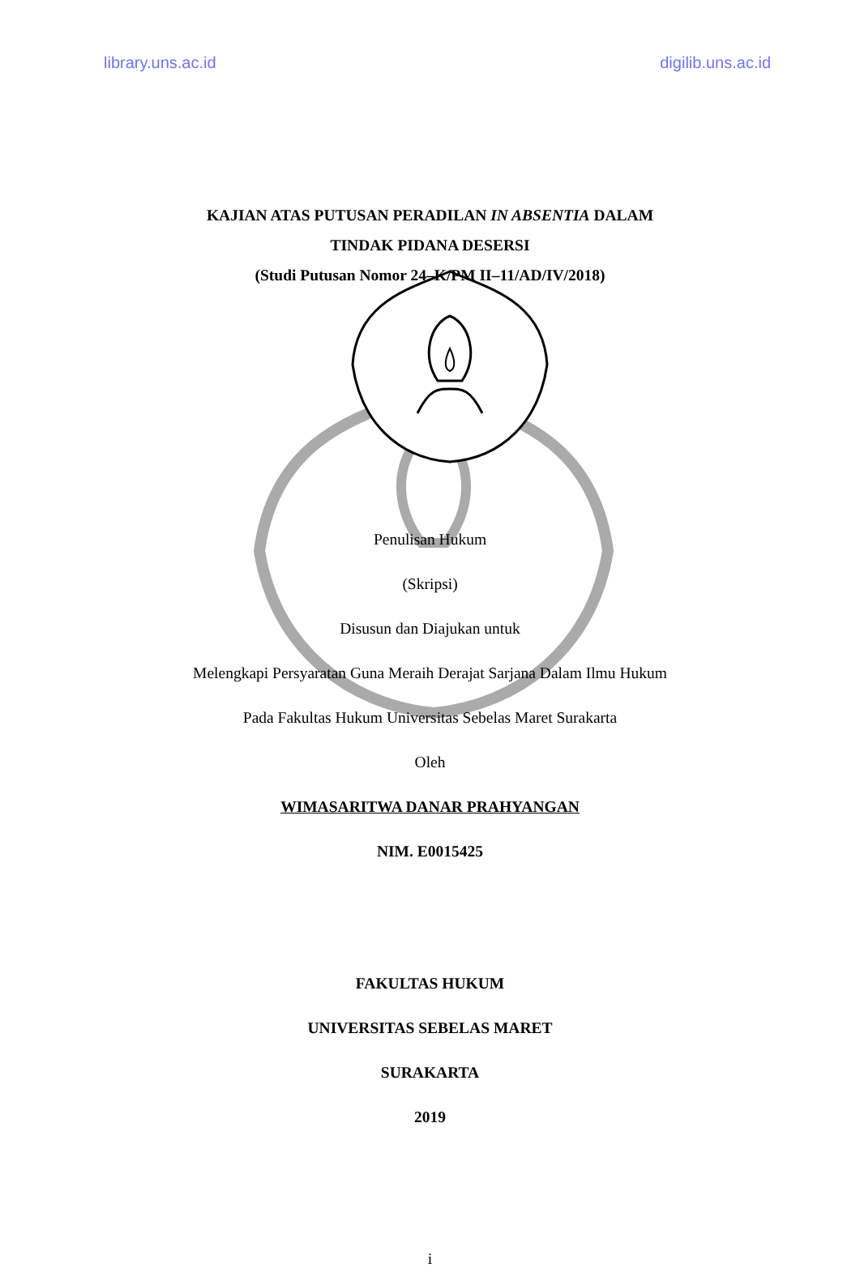library.uns.ac.id digilib.uns.ac.id
KAJIAN ATAS PUTUSAN PERADILAN IN ABSENTIA DALAM
TINDAK PIDANA DESERSI
(Studi Putusan Nomor 24–K/PM II–11/AD/IV/2018)
Penulisan Hukum
(Skripsi)
Disusun dan Diajukan untuk
Melengkapi Persyaratan Guna Meraih Derajat Sarjana Dalam Ilmu Hukum
Pada Fakultas Hukum Universitas Sebelas Maret Surakarta
Oleh
WIMASARITWA DANAR PRAHYANGAN
NIM. E0015425
FAKULTAS HUKUM
UNIVERSITAS SEBELAS MARET
SURAKARTA
2019
i